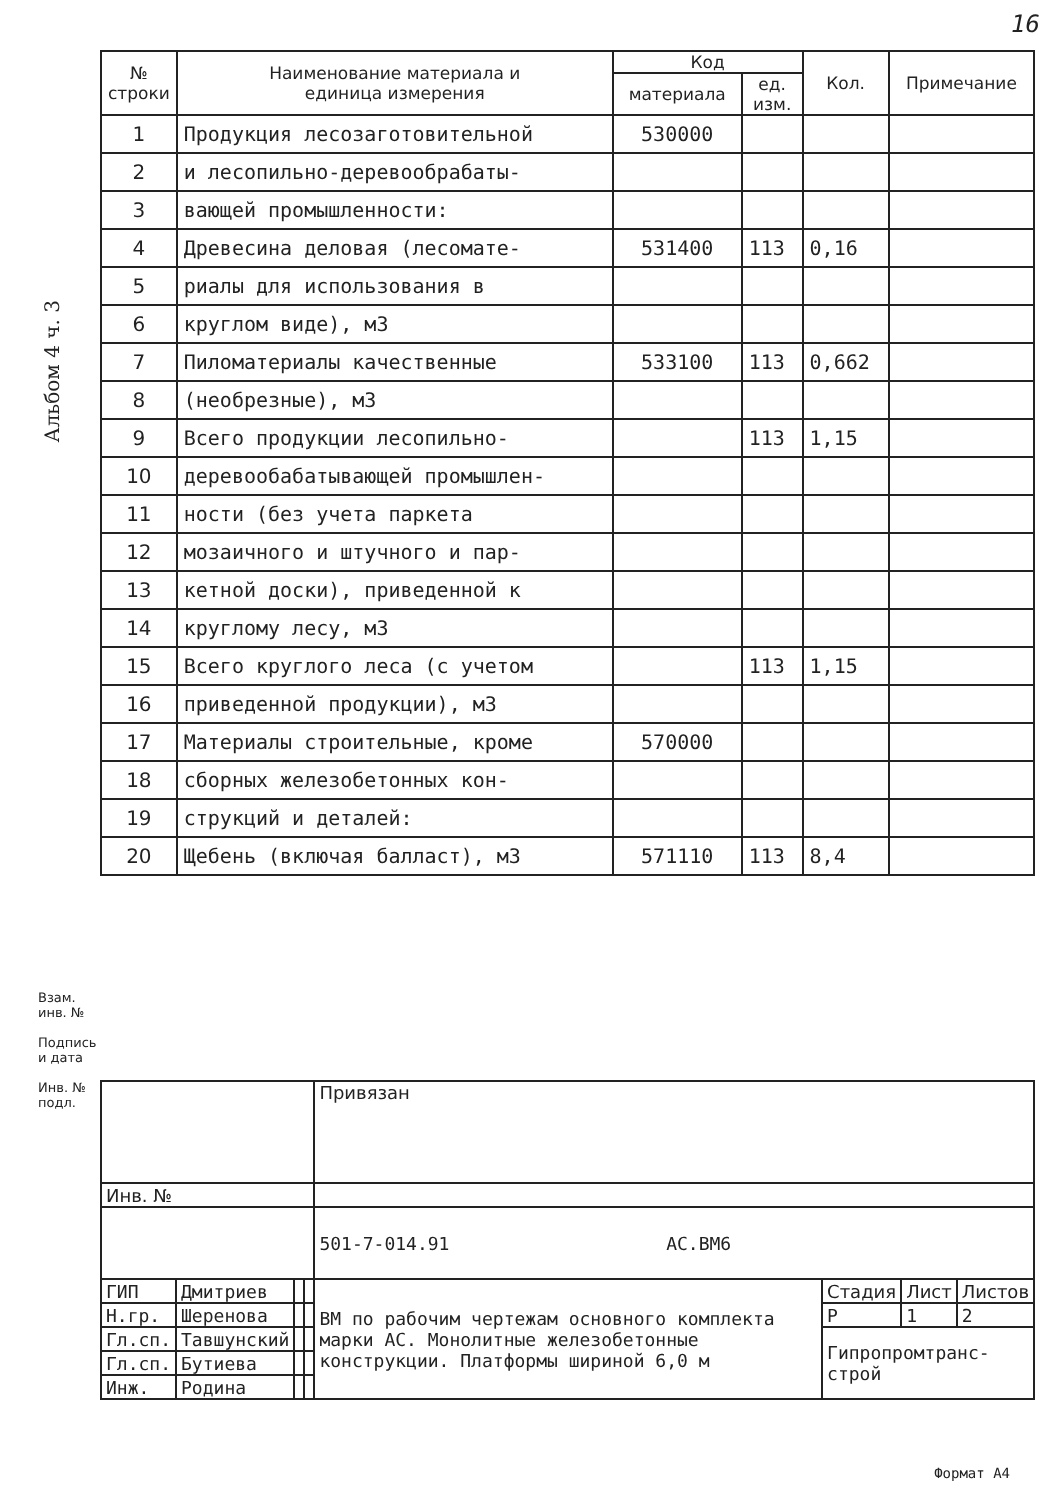16
Альбом 4 ч. 3
| № строки | Наименование материала и единица измерения | Код | | Кол. | Примечание |
| --- | --- | --- | --- | --- | --- |
| | | материала | ед. изм. | | |
| 1 | Продукция лесозаготовительной | 530000 | | | |
| 2 | и лесопильно-деревообрабаты- | | | | |
| 3 | вающей промышленности: | | | | |
| 4 | Древесина деловая (лесомате- | 531400 | 113 | 0,16 | |
| 5 | риалы для использования в | | | | |
| 6 | круглом виде), м3 | | | | |
| 7 | Пиломатериалы качественные | 533100 | 113 | 0,662 | |
| 8 | (необрезные), м3 | | | | |
| 9 | Всего продукции лесопильно- | | 113 | 1,15 | |
| 10 | деревообабатывающей промышлен- | | | | |
| 11 | ности (без учета паркета | | | | |
| 12 | мозаичного и штучного и пар- | | | | |
| 13 | кетной доски), приведенной к | | | | |
| 14 | круглому лесу, м3 | | | | |
| 15 | Всего круглого леса (с учетом | | 113 | 1,15 | |
| 16 | приведенной продукции), м3 | | | | |
| 17 | Материалы строительные, кроме | 570000 | | | |
| 18 | сборных железобетонных кон- | | | | |
| 19 | струкций и деталей: | | | | |
| 20 | Щебень (включая балласт), м3 | 571110 | 113 | 8,4 | |
Взам. инв. №
Подпись и дата
Инв. № подл.
| | | | | Привязан | | | |
| Инв. № | | | | | | | |
| | | | | 501-7-014.91 АС.ВМ6 | | | |
| ГИП | Дмитриев | | | ВМ по рабочим чертежам основного комплекта марки АС. Монолитные железобетонные конструкции. Платформы шириной 6,0 м | Стадия | Лист | Листов |
| Н.гр. | Шеренова | | | | Р | 1 | 2 |
| Гл.сп. | Тавшунский | | | | Гипропромтранс- строй | | |
| Гл.сп. | Бутиева | | | | | | |
| Инж. | Родина | | | | | | |
Формат А4